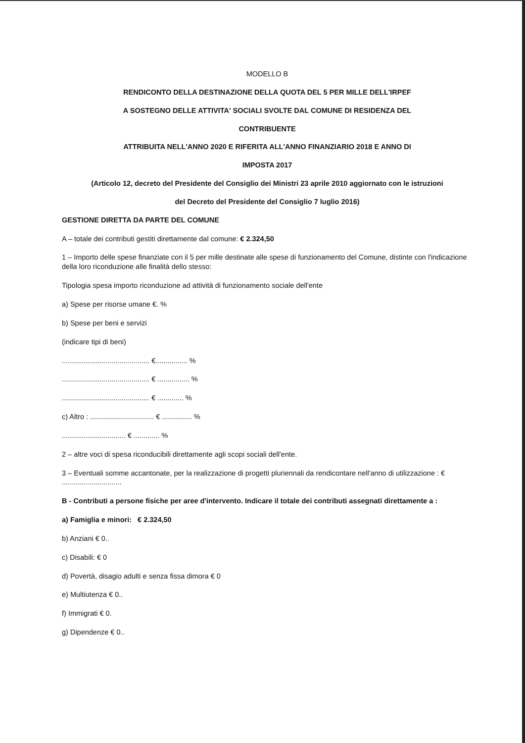MODELLO B
RENDICONTO DELLA DESTINAZIONE DELLA QUOTA DEL 5 PER MILLE DELL'IRPEF
A SOSTEGNO DELLE ATTIVITA' SOCIALI SVOLTE DAL COMUNE DI RESIDENZA DEL
CONTRIBUENTE
ATTRIBUITA NELL'ANNO 2020 E RIFERITA ALL'ANNO FINANZIARIO 2018 E ANNO DI
IMPOSTA 2017
(Articolo 12, decreto del Presidente del Consiglio dei Ministri 23 aprile 2010 aggiornato con le istruzioni
del Decreto del Presidente del Consiglio 7 luglio 2016)
GESTIONE DIRETTA DA PARTE DEL COMUNE
A – totale dei contributi gestiti direttamente dal comune: € 2.324,50
1 – Importo delle spese finanziate con il 5 per mille destinate alle spese di funzionamento del Comune, distinte con l'indicazione della loro riconduzione alle finalità dello stesso:
Tipologia spesa importo riconduzione ad attività di funzionamento sociale dell'ente
a) Spese per risorse umane €. %
b) Spese per beni e servizi
(indicare tipi di beni)
............................................ €................ %
............................................ € ................ %
............................................ € ............. %
c) Altro : ................................ € ............... %
................................ € ............. %
2 – altre voci di spesa riconducibili direttamente agli scopi sociali dell'ente.
3 – Eventuali somme accantonate, per la realizzazione di progetti pluriennali da rendicontare nell'anno di utilizzazione : € ..............................
B - Contributi a persone fisiche per aree d'intervento. Indicare il totale dei contributi assegnati direttamente a :
a) Famiglia e minori: € 2.324,50
b) Anziani € 0..
c) Disabili: € 0
d) Povertà, disagio adulti e senza fissa dimora € 0
e) Multiutenza € 0..
f) Immigrati € 0.
g) Dipendenze € 0..